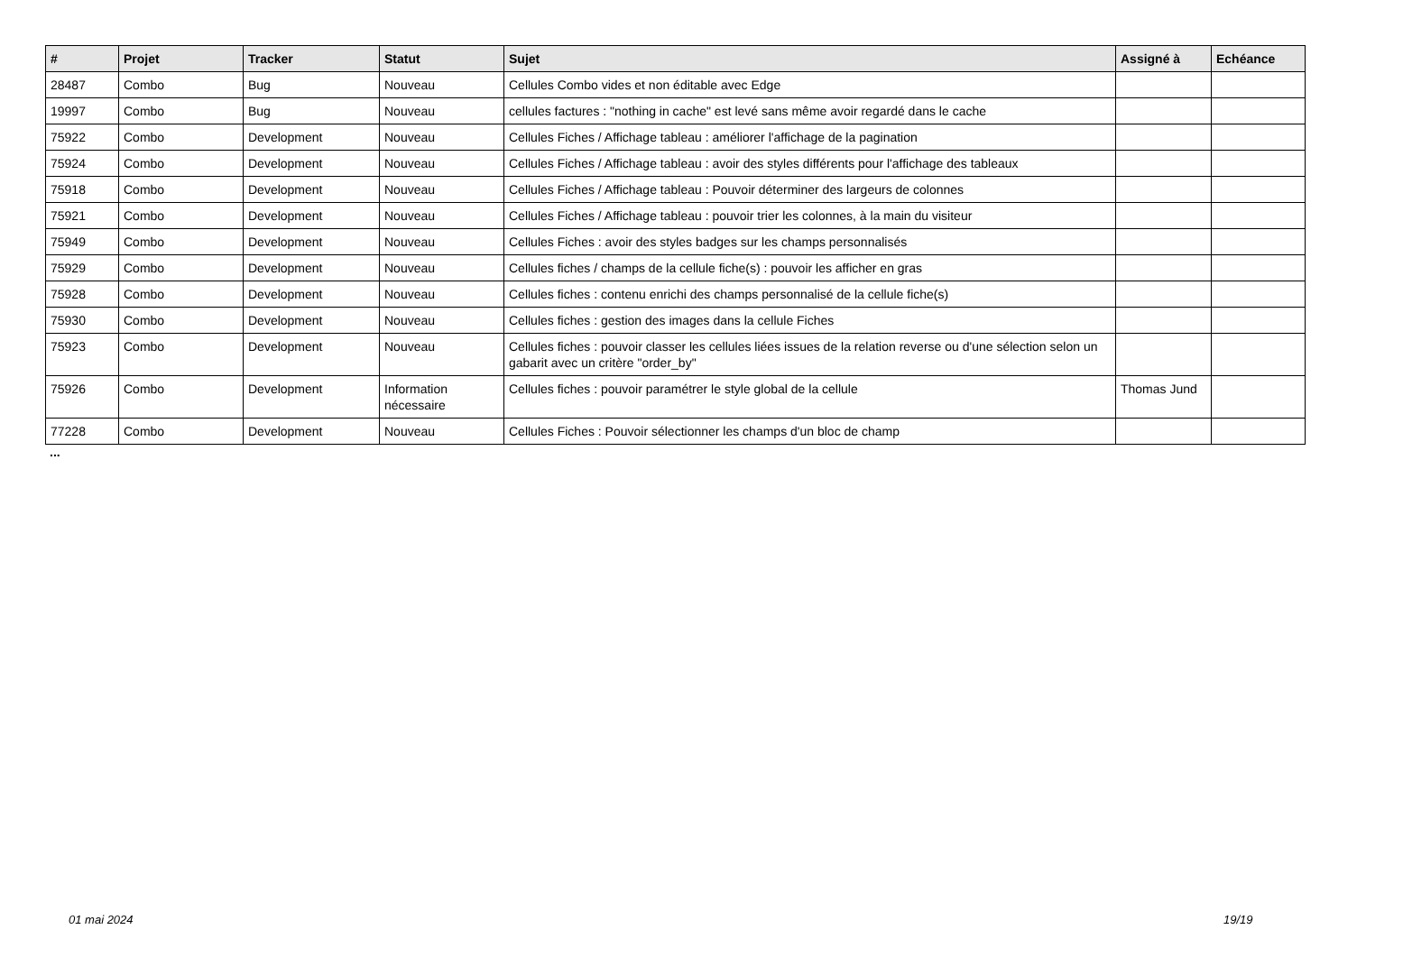| # | Projet | Tracker | Statut | Sujet | Assigné à | Echéance |
| --- | --- | --- | --- | --- | --- | --- |
| 28487 | Combo | Bug | Nouveau | Cellules Combo vides et non éditable avec Edge | | |
| 19997 | Combo | Bug | Nouveau | cellules factures : "nothing in cache" est levé sans même avoir regardé dans le cache | | |
| 75922 | Combo | Development | Nouveau | Cellules Fiches / Affichage tableau : améliorer l'affichage de la pagination | | |
| 75924 | Combo | Development | Nouveau | Cellules Fiches / Affichage tableau : avoir des styles différents pour l'affichage des tableaux | | |
| 75918 | Combo | Development | Nouveau | Cellules Fiches / Affichage tableau : Pouvoir déterminer des largeurs de colonnes | | |
| 75921 | Combo | Development | Nouveau | Cellules Fiches / Affichage tableau : pouvoir trier les colonnes, à la main du visiteur | | |
| 75949 | Combo | Development | Nouveau | Cellules Fiches : avoir des styles badges sur les champs personnalisés | | |
| 75929 | Combo | Development | Nouveau | Cellules fiches / champs de la cellule fiche(s) : pouvoir les afficher en gras | | |
| 75928 | Combo | Development | Nouveau | Cellules fiches : contenu enrichi des champs personnalisé de la cellule fiche(s) | | |
| 75930 | Combo | Development | Nouveau | Cellules fiches : gestion des images dans la cellule Fiches | | |
| 75923 | Combo | Development | Nouveau | Cellules fiches : pouvoir classer les cellules liées issues de la relation reverse ou d'une sélection selon un gabarit avec un critère "order_by" | | |
| 75926 | Combo | Development | Information nécessaire | Cellules fiches : pouvoir paramétrer le style global de la cellule | Thomas Jund | |
| 77228 | Combo | Development | Nouveau | Cellules Fiches : Pouvoir sélectionner les champs d'un bloc de champ | | |
...
01 mai 2024 19/19